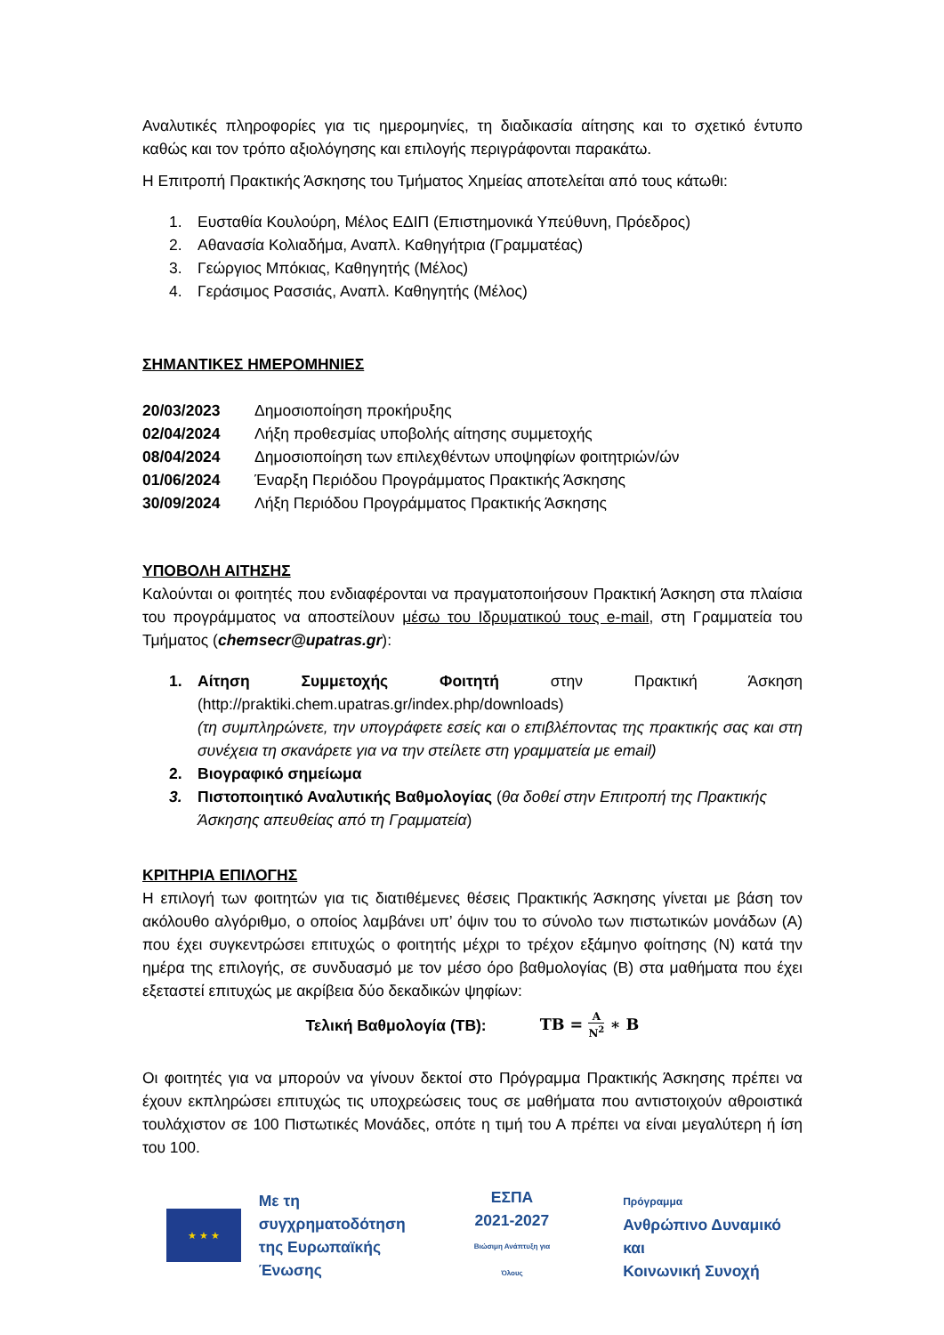Αναλυτικές πληροφορίες για τις ημερομηνίες, τη διαδικασία αίτησης και το σχετικό έντυπο καθώς και τον τρόπο αξιολόγησης και επιλογής περιγράφονται παρακάτω.
Η Επιτροπή Πρακτικής Άσκησης του Τμήματος Χημείας αποτελείται από τους κάτωθι:
1. Ευσταθία Κουλούρη, Μέλος ΕΔΙΠ (Επιστημονικά Υπεύθυνη, Πρόεδρος)
2. Αθανασία Κολιαδήμα, Αναπλ. Καθηγήτρια (Γραμματέας)
3. Γεώργιος Μπόκιας, Καθηγητής (Μέλος)
4. Γεράσιμος Ρασσιάς, Αναπλ. Καθηγητής (Μέλος)
ΣΗΜΑΝΤΙΚΕΣ ΗΜΕΡΟΜΗΝΙΕΣ
20/03/2023 Δημοσιοποίηση προκήρυξης
02/04/2024 Λήξη προθεσμίας υποβολής αίτησης συμμετοχής
08/04/2024 Δημοσιοποίηση των επιλεχθέντων υποψηφίων φοιτητριών/ών
01/06/2024 Έναρξη Περιόδου Προγράμματος Πρακτικής Άσκησης
30/09/2024 Λήξη Περιόδου Προγράμματος Πρακτικής Άσκησης
ΥΠΟΒΟΛΗ ΑΙΤΗΣΗΣ
Καλούνται οι φοιτητές που ενδιαφέρονται να πραγματοποιήσουν Πρακτική Άσκηση στα πλαίσια του προγράμματος να αποστείλουν μέσω του Ιδρυματικού τους e-mail, στη Γραμματεία του Τμήματος (chemsecr@upatras.gr):
1. Αίτηση Συμμετοχής Φοιτητή στην Πρακτική Άσκηση (http://praktiki.chem.upatras.gr/index.php/downloads)
(τη συμπληρώνετε, την υπογράφετε εσείς και ο επιβλέποντας της πρακτικής σας και στη συνέχεια τη σκανάρετε για να την στείλετε στη γραμματεία με email)
2. Βιογραφικό σημείωμα
3. Πιστοποιητικό Αναλυτικής Βαθμολογίας (θα δοθεί στην Επιτροπή της Πρακτικής Άσκησης απευθείας από τη Γραμματεία)
ΚΡΙΤΗΡΙΑ ΕΠΙΛΟΓΗΣ
Η επιλογή των φοιτητών για τις διατιθέμενες θέσεις Πρακτικής Άσκησης γίνεται με βάση τον ακόλουθο αλγόριθμο, ο οποίος λαμβάνει υπ’ όψιν του το σύνολο των πιστωτικών μονάδων (Α) που έχει συγκεντρώσει επιτυχώς ο φοιτητής μέχρι το τρέχον εξάμηνο φοίτησης (Ν) κατά την ημέρα της επιλογής, σε συνδυασμό με τον μέσο όρο βαθμολογίας (Β) στα μαθήματα που έχει εξεταστεί επιτυχώς με ακρίβεια δύο δεκαδικών ψηφίων:
Τελική Βαθμολογία (ΤΒ): ΤΒ = Α Ν<sup>2</sup> ∗ Β
Οι φοιτητές για να μπορούν να γίνουν δεκτοί στο Πρόγραμμα Πρακτικής Άσκησης πρέπει να έχουν εκπληρώσει επιτυχώς τις υποχρεώσεις τους σε μαθήματα που αντιστοιχούν αθροιστικά τουλάχιστον σε 100 Πιστωτικές Μονάδες, οπότε η τιμή του Α πρέπει να είναι μεγαλύτερη ή ίση του 100.
★ ★ ★
Με τη συγχρηματοδότηση
της Ευρωπαϊκής Ένωσης
ΕΣΠΑ
2021-2027
Βιώσιμη Ανάπτυξη για Όλους
Πρόγραμμα
Ανθρώπινο Δυναμικό και
Κοινωνική Συνοχή